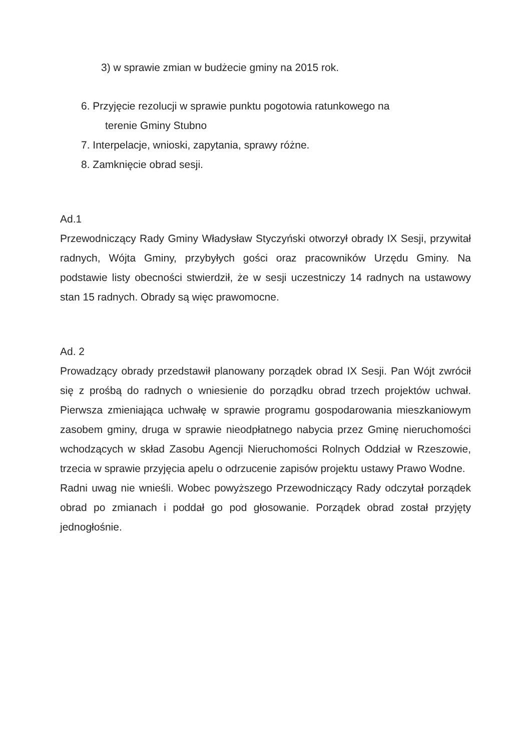3) w sprawie zmian w budżecie gminy na 2015 rok.
6. Przyjęcie rezolucji w sprawie punktu pogotowia ratunkowego na
terenie Gminy Stubno
7. Interpelacje, wnioski, zapytania, sprawy różne.
8. Zamknięcie obrad sesji.
Ad.1
Przewodniczący Rady Gminy Władysław Styczyński otworzył obrady IX Sesji, przywitał radnych, Wójta Gminy, przybyłych gości oraz pracowników Urzędu Gminy. Na podstawie listy obecności stwierdził, że w sesji uczestniczy 14 radnych na ustawowy stan 15 radnych. Obrady są więc prawomocne.
Ad. 2
Prowadzący obrady przedstawił planowany porządek obrad IX Sesji. Pan Wójt zwrócił się z prośbą do radnych o wniesienie do porządku obrad trzech projektów uchwał. Pierwsza zmieniająca uchwałę w sprawie programu gospodarowania mieszkaniowym zasobem gminy, druga w sprawie nieodpłatnego nabycia przez Gminę nieruchomości wchodzących w skład Zasobu Agencji Nieruchomości Rolnych Oddział w Rzeszowie, trzecia w sprawie przyjęcia apelu o odrzucenie zapisów projektu ustawy Prawo Wodne.
Radni uwag nie wnieśli. Wobec powyższego Przewodniczący Rady odczytał porządek obrad po zmianach i poddał go pod głosowanie. Porządek obrad został przyjęty jednogłośnie.